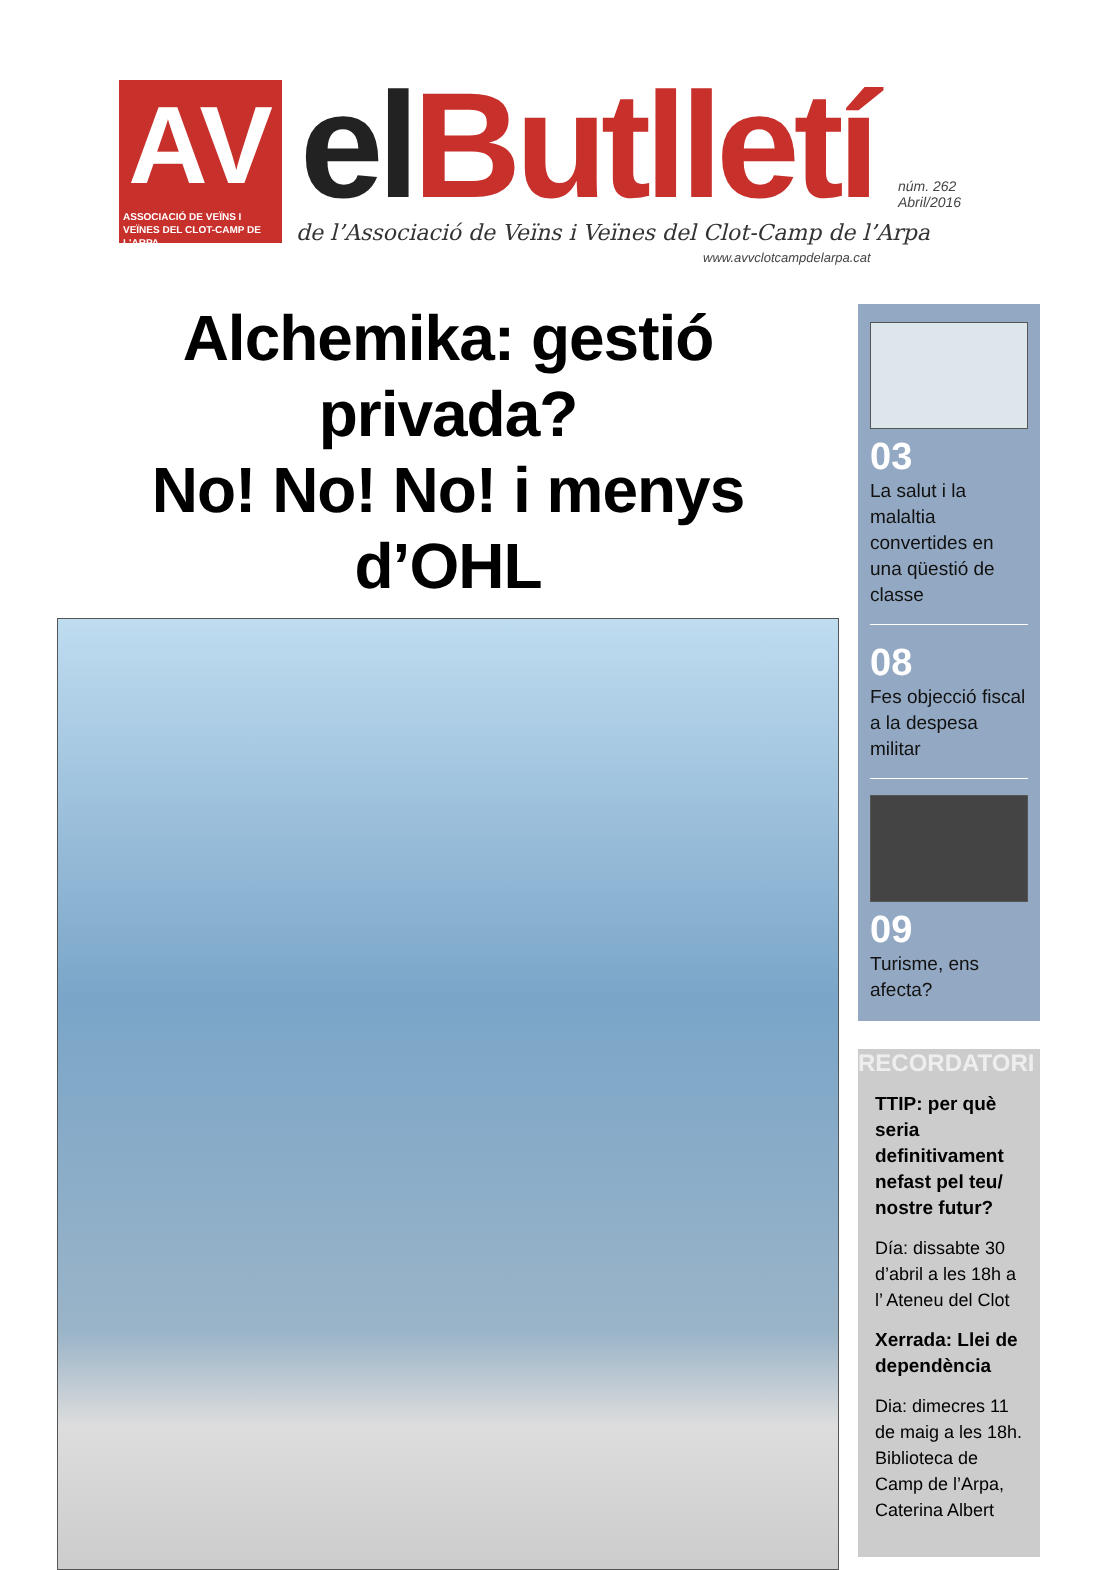AV
ASSOCIACIÓ DE VEÏNS I VEÏNES DEL CLOT-CAMP DE L'ARPA
el Butlletí
núm. 262
Abril/2016
de l’Associació de Veïns i Veïnes del Clot-Camp de l’Arpa
www.avvclotcampdelarpa.cat
Alchemika: gestió privada?
No! No! No! i menys d’OHL
03
La salut i la malaltia convertides en una qüestió de classe
08
Fes objecció fiscal a la despesa militar
09
Turisme, ens afecta?
RECORDATORI
TTIP: per què seria definitivament nefast pel teu/ nostre futur?
Día: dissabte 30 d’abril a les 18h a l’ Ateneu del Clot
Xerrada: Llei de dependència
Dia: dimecres 11 de maig a les 18h. Biblioteca de Camp de l’Arpa, Caterina Albert